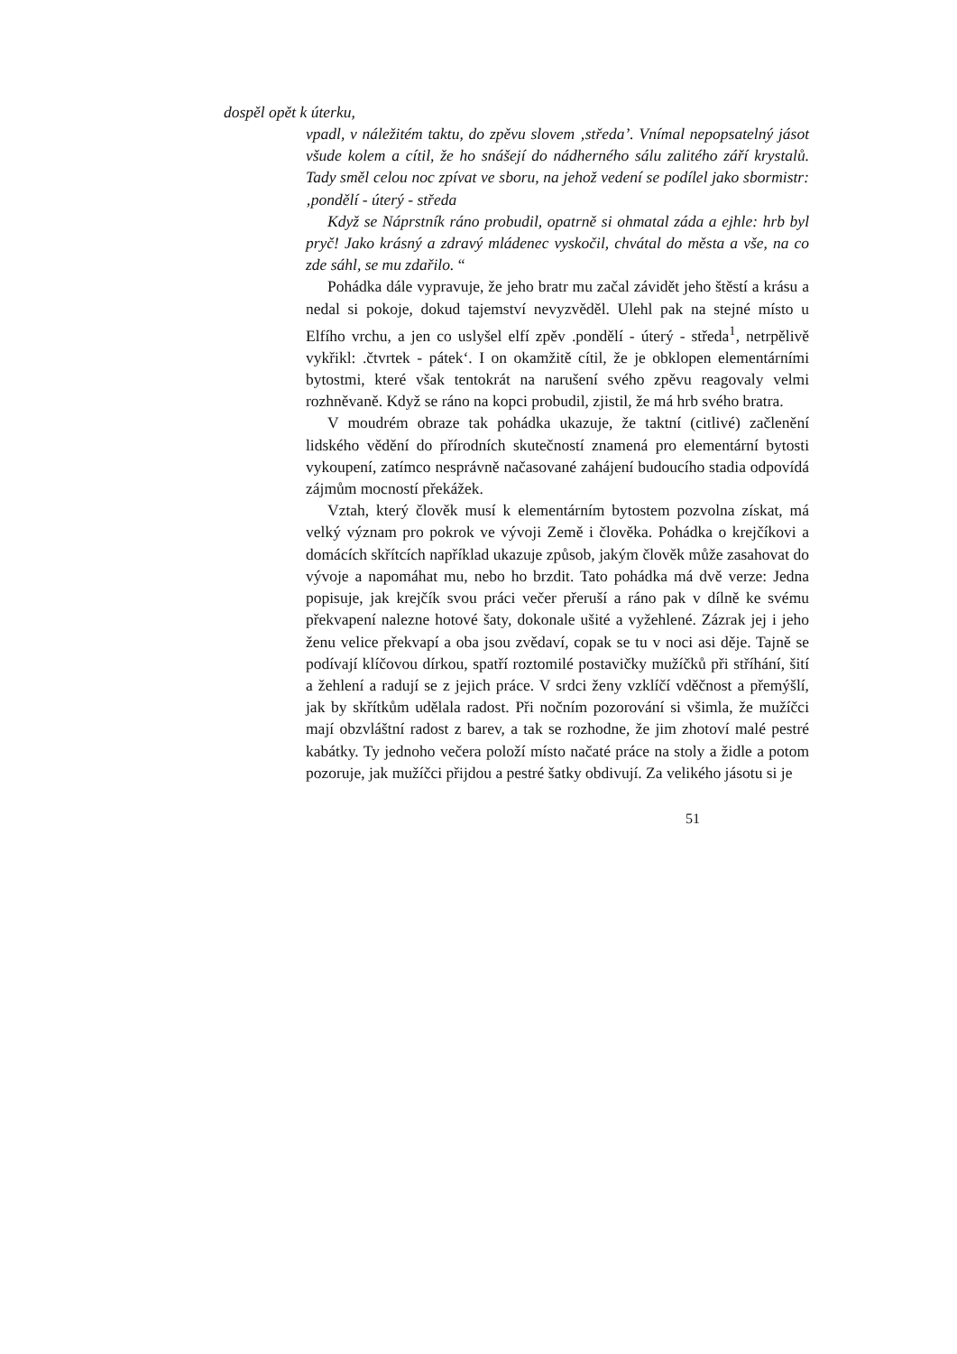dospěl opět k úterku,
vpadl, v náležitém taktu, do zpěvu slovem ‚středa’. Vnímal nepopsatelný jásot všude kolem a cítil, že ho snášejí do nádherného sálu zalitého září krystalů. Tady směl celou noc zpívat ve sboru, na jehož vedení se podílel jako sbormistr:‚pondělí - úterý - středa
Když se Náprstník ráno probudil, opatrně si ohmatal záda a ejhle: hrb byl pryč! Jako krásný a zdravý mládenec vyskočil, chvátal do města a vše, na co zde sáhl, se mu zdařilo. “
Pohádka dále vypravuje, že jeho bratr mu začal závidět jeho štěstí a krásu a nedal si pokoje, dokud tajemství nevyzvěděl. Ulehl pak na stejné místo u Elfího vrchu, a jen co uslyšel elfí zpěv .pondělí - úterý - středa<sup>1</sup>, netrpělivě vykřikl: .čtvrtek - pátek‘. I on okamžitě cítil, že je obklopen elementárními bytostmi, které však tentokrát na narušení svého zpěvu reagovaly velmi rozhněvaně. Když se ráno na kopci probudil, zjistil, že má hrb svého bratra.
V moudrém obraze tak pohádka ukazuje, že taktní (citlivé) začlenění lidského vědění do přírodních skutečností znamená pro elementární bytosti vykoupení, zatímco nesprávně načasované zahájení budoucího stadia odpovídá zájmům mocností překážek.
Vztah, který člověk musí k elementárním bytostem pozvolna získat, má velký význam pro pokrok ve vývoji Země i člověka. Pohádka o krejčíkovi a domácích skřítcích například ukazuje způsob, jakým člověk může zasahovat do vývoje a napomáhat mu, nebo ho brzdit. Tato pohádka má dvě verze: Jedna popisuje, jak krejčík svou práci večer přeruší a ráno pak v dílně ke svému překvapení nalezne hotové šaty, dokonale ušité a vyžehlené. Zázrak jej i jeho ženu velice překvapí a oba jsou zvědaví, copak se tu v noci asi děje. Tajně se podívají klíčovou dírkou, spatří roztomilé postavičky mužíčků při stříhání, šití a žehlení a radují se z jejich práce. V srdci ženy vzklíčí vděčnost a přemýšlí, jak by skřítkům udělala radost. Při nočním pozorování si všimla, že mužíčci mají obzvláštní radost z barev, a tak se rozhodne, že jim zhotoví malé pestré kabátky. Ty jednoho večera položí místo načaté práce na stoly a židle a potom pozoruje, jak mužíčci přijdou a pestré šatky obdivují. Za velikého jásotu si je
51